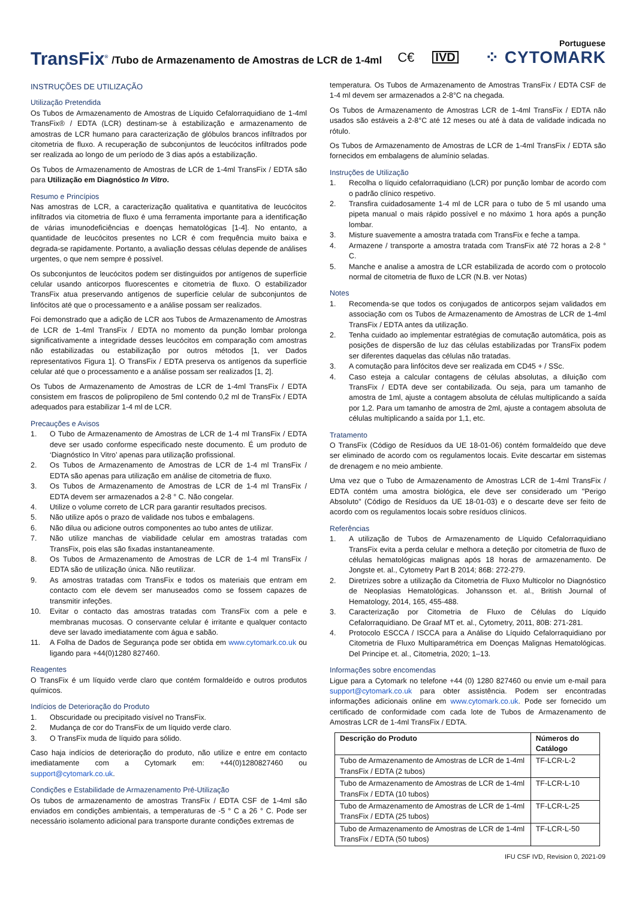Portuguese
TransFix<sup>®</sup> /Tubo de Armazenamento de Amostras de LCR de 1-4ml C€ IVD ⁘ CYTOMARK
INSTRUÇÕES DE UTILIZAÇÃO
Utilização Pretendida
Os Tubos de Armazenamento de Amostras de Líquido Cefalorraquidiano de 1-4ml TransFix® / EDTA (LCR) destinam-se à estabilização e armazenamento de amostras de LCR humano para caracterização de glóbulos brancos infiltrados por citometria de fluxo. A recuperação de subconjuntos de leucócitos infiltrados pode ser realizada ao longo de um período de 3 dias após a estabilização.
Os Tubos de Armazenamento de Amostras de LCR de 1-4ml TransFix / EDTA são para Utilização em Diagnóstico In Vitro.
Resumo e Princípios
Nas amostras de LCR, a caracterização qualitativa e quantitativa de leucócitos infiltrados via citometria de fluxo é uma ferramenta importante para a identificação de várias imunodeficiências e doenças hematológicas [1-4]. No entanto, a quantidade de leucócitos presentes no LCR é com frequência muito baixa e degrada-se rapidamente. Portanto, a avaliação dessas células depende de análises urgentes, o que nem sempre é possível.
Os subconjuntos de leucócitos podem ser distinguidos por antígenos de superfície celular usando anticorpos fluorescentes e citometria de fluxo. O estabilizador TransFix atua preservando antígenos de superfície celular de subconjuntos de linfócitos até que o processamento e a análise possam ser realizados.
Foi demonstrado que a adição de LCR aos Tubos de Armazenamento de Amostras de LCR de 1-4ml TransFix / EDTA no momento da punção lombar prolonga significativamente a integridade desses leucócitos em comparação com amostras não estabilizadas ou estabilização por outros métodos [1, ver Dados representativos Figura 1]. O TransFix / EDTA preserva os antígenos da superfície celular até que o processamento e a análise possam ser realizados [1, 2].
Os Tubos de Armazenamento de Amostras de LCR de 1-4ml TransFix / EDTA consistem em frascos de polipropileno de 5ml contendo 0,2 ml de TransFix / EDTA adequados para estabilizar 1-4 ml de LCR.
Precauções e Avisos
1. O Tubo de Armazenamento de Amostras de LCR de 1-4 ml TransFix / EDTA deve ser usado conforme especificado neste documento. É um produto de ‘Diagnóstico In Vitro’ apenas para utilização profissional.
2. Os Tubos de Armazenamento de Amostras de LCR de 1-4 ml TransFix / EDTA são apenas para utilização em análise de citometria de fluxo.
3. Os Tubos de Armazenamento de Amostras de LCR de 1-4 ml TransFix / EDTA devem ser armazenados a 2-8 ° C. Não congelar.
4. Utilize o volume correto de LCR para garantir resultados precisos.
5. Não utilize após o prazo de validade nos tubos e embalagens.
6. Não dilua ou adicione outros componentes ao tubo antes de utilizar.
7. Não utilize manchas de viabilidade celular em amostras tratadas com TransFix, pois elas são fixadas instantaneamente.
8. Os Tubos de Armazenamento de Amostras de LCR de 1-4 ml TransFix / EDTA são de utilização única. Não reutilizar.
9. As amostras tratadas com TransFix e todos os materiais que entram em contacto com ele devem ser manuseados como se fossem capazes de transmitir infeções.
10. Evitar o contacto das amostras tratadas com TransFix com a pele e membranas mucosas. O conservante celular é irritante e qualquer contacto deve ser lavado imediatamente com água e sabão.
11. A Folha de Dados de Segurança pode ser obtida em www.cytomark.co.uk ou ligando para +44(0)1280 827460.
Reagentes
O TransFix é um líquido verde claro que contém formaldeído e outros produtos químicos.
Indícios de Deterioração do Produto
1. Obscuridade ou precipitado visível no TransFix.
2. Mudança de cor do TransFix de um líquido verde claro.
3. O TransFix muda de líquido para sólido.
Caso haja indícios de deterioração do produto, não utilize e entre em contacto imediatamente com a Cytomark em: +44(0)1280827460 ou support@cytomark.co.uk.
Condições e Estabilidade de Armazenamento Pré-Utilização
Os tubos de armazenamento de amostras TransFix / EDTA CSF de 1-4ml são enviados em condições ambientais, a temperaturas de -5 ° C a 26 ° C. Pode ser necessário isolamento adicional para transporte durante condições extremas de
temperatura. Os Tubos de Armazenamento de Amostras TransFix / EDTA CSF de 1-4 ml devem ser armazenados a 2-8°C na chegada.
Os Tubos de Armazenamento de Amostras LCR de 1-4ml TransFix / EDTA não usados são estáveis a 2-8°C até 12 meses ou até à data de validade indicada no rótulo.
Os Tubos de Armazenamento de Amostras de LCR de 1-4ml TransFix / EDTA são fornecidos em embalagens de alumínio seladas.
Instruções de Utilização
1. Recolha o líquido cefalorraquidiano (LCR) por punção lombar de acordo com o padrão clínico respetivo.
2. Transfira cuidadosamente 1-4 ml de LCR para o tubo de 5 ml usando uma pipeta manual o mais rápido possível e no máximo 1 hora após a punção lombar.
3. Misture suavemente a amostra tratada com TransFix e feche a tampa.
4. Armazene / transporte a amostra tratada com TransFix até 72 horas a 2-8 ° C.
5. Manche e analise a amostra de LCR estabilizada de acordo com o protocolo normal de citometria de fluxo de LCR (N.B. ver Notas)
Notes
1. Recomenda-se que todos os conjugados de anticorpos sejam validados em associação com os Tubos de Armazenamento de Amostras de LCR de 1-4ml TransFix / EDTA antes da utilização.
2. Tenha cuidado ao implementar estratégias de comutação automática, pois as posições de dispersão de luz das células estabilizadas por TransFix podem ser diferentes daquelas das células não tratadas.
3. A comutação para linfócitos deve ser realizada em CD45 + / SSc.
4. Caso esteja a calcular contagens de células absolutas, a diluição com TransFix / EDTA deve ser contabilizada. Ou seja, para um tamanho de amostra de 1ml, ajuste a contagem absoluta de células multiplicando a saída por 1,2. Para um tamanho de amostra de 2ml, ajuste a contagem absoluta de células multiplicando a saída por 1,1, etc.
Tratamento
O TransFix (Código de Resíduos da UE 18-01-06) contém formaldeído que deve ser eliminado de acordo com os regulamentos locais. Evite descartar em sistemas de drenagem e no meio ambiente.
Uma vez que o Tubo de Armazenamento de Amostras LCR de 1-4ml TransFix / EDTA contém uma amostra biológica, ele deve ser considerado um "Perigo Absoluto" (Código de Resíduos da UE 18-01-03) e o descarte deve ser feito de acordo com os regulamentos locais sobre resíduos clínicos.
Referências
1. A utilização de Tubos de Armazenamento de Líquido Cefalorraquidiano TransFix evita a perda celular e melhora a deteção por citometria de fluxo de células hematológicas malignas após 18 horas de armazenamento. De Jongste et. al., Cytometry Part B 2014; 86B: 272-279.
2. Diretrizes sobre a utilização da Citometria de Fluxo Multicolor no Diagnóstico de Neoplasias Hematológicas. Johansson et. al., British Journal of Hematology, 2014, 165, 455-488.
3. Caracterização por Citometria de Fluxo de Células do Líquido Cefalorraquidiano. De Graaf MT et. al., Cytometry, 2011, 80B: 271-281.
4. Protocolo ESCCA / ISCCA para a Análise do Líquido Cefalorraquidiano por Citometria de Fluxo Multiparamétrica em Doenças Malignas Hematológicas. Del Principe et. al., Citometria, 2020; 1–13.
Informações sobre encomendas
Ligue para a Cytomark no telefone +44 (0) 1280 827460 ou envie um e-mail para support@cytomark.co.uk para obter assistência. Podem ser encontradas informações adicionais online em www.cytomark.co.uk. Pode ser fornecido um certificado de conformidade com cada lote de Tubos de Armazenamento de Amostras LCR de 1-4ml TransFix / EDTA.
| Descrição do Produto | Números do Catálogo |
| --- | --- |
| Tubo de Armazenamento de Amostras de LCR de 1-4ml TransFix / EDTA (2 tubos) | TF-LCR-L-2 |
| Tubo de Armazenamento de Amostras de LCR de 1-4ml TransFix / EDTA (10 tubos) | TF-LCR-L-10 |
| Tubo de Armazenamento de Amostras de LCR de 1-4ml TransFix / EDTA (25 tubos) | TF-LCR-L-25 |
| Tubo de Armazenamento de Amostras de LCR de 1-4ml TransFix / EDTA (50 tubos) | TF-LCR-L-50 |
IFU CSF IVD, Revision 0, 2021-09